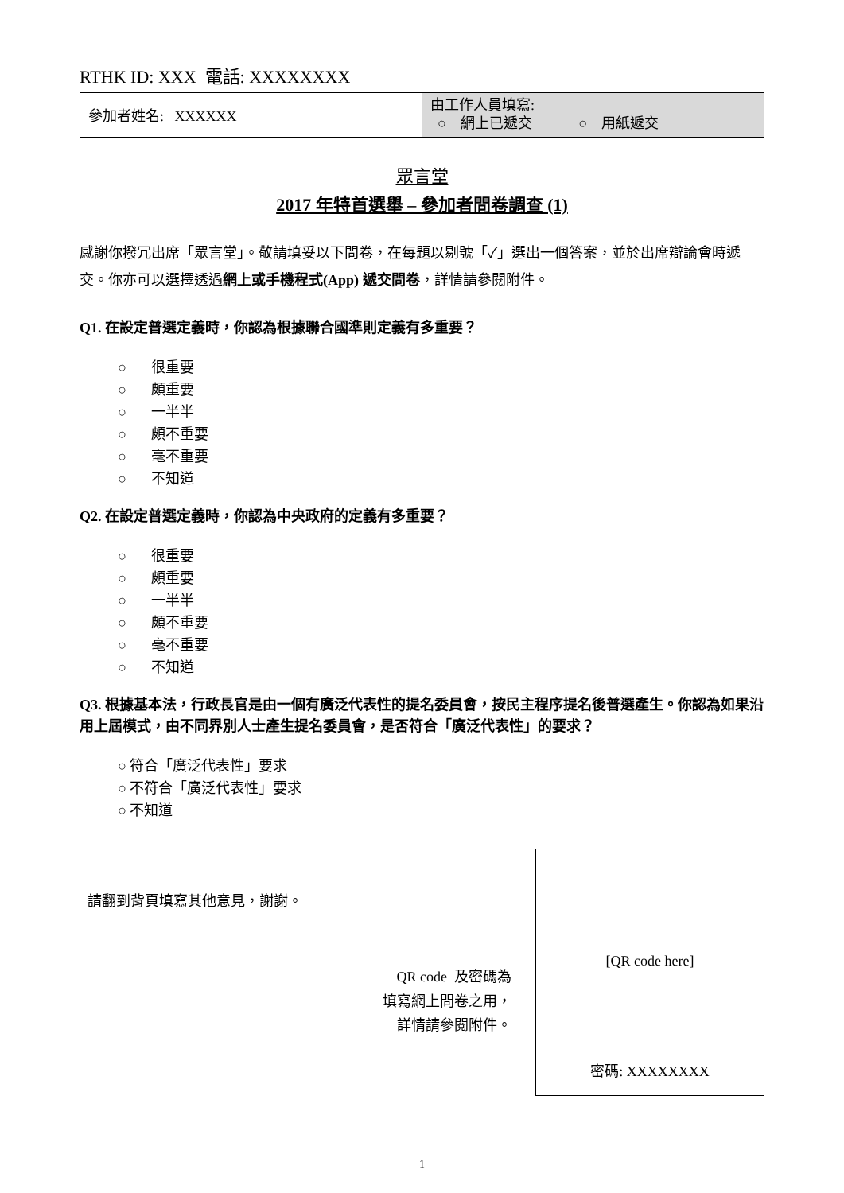RTHK ID: XXX 電話: XXXXXXXX
| 參加者姓名: XXXXXX | 由工作人員填寫: ○ 網上已遞交 ○ 用紙遞交 |
眾言堂
2017 年特首選舉 – 參加者問卷調查 (1)
感謝你撥冗出席「眾言堂」。敬請填妥以下問卷，在每題以剔號「✓」選出一個答案，並於出席辯論會時遞交。你亦可以選擇透過網上或手機程式(App) 遞交問卷，詳情請參閱附件。
Q1. 在設定普選定義時，你認為根據聯合國準則定義有多重要？
○ 很重要
○ 頗重要
○ 一半半
○ 頗不重要
○ 毫不重要
○ 不知道
Q2. 在設定普選定義時，你認為中央政府的定義有多重要？
○ 很重要
○ 頗重要
○ 一半半
○ 頗不重要
○ 毫不重要
○ 不知道
Q3. 根據基本法，行政長官是由一個有廣泛代表性的提名委員會，按民主程序提名後普選產生。你認為如果沿用上屆模式，由不同界別人士產生提名委員會，是否符合「廣泛代表性」的要求？
○ 符合「廣泛代表性」要求
○ 不符合「廣泛代表性」要求
○ 不知道
請翻到背頁填寫其他意見，謝謝。
QR code 及密碼為
填寫網上問卷之用，
詳情請參閱附件。
[QR code here]
密碼: XXXXXXXX
1